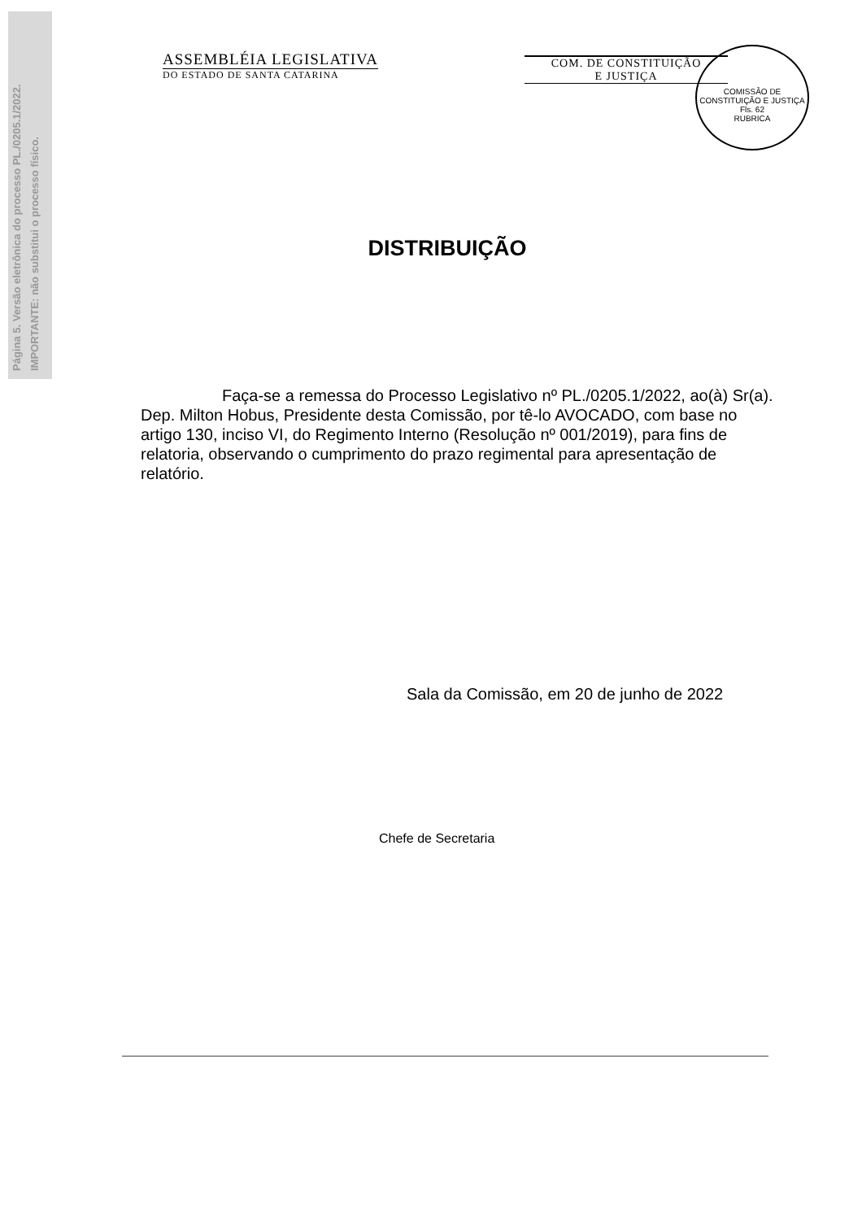Página 5. Versão eletrônica do processo PL./0205.1/2022.
IMPORTANTE: não substitui o processo físico.
ASSEMBLÉIA LEGISLATIVA
DO ESTADO DE SANTA CATARINA
COM. DE CONSTITUIÇÃO
E JUSTIÇA
COMISSÃO DE CONSTITUIÇÃO E JUSTIÇA
Fls. 62
RUBRICA
DISTRIBUIÇÃO
Faça-se a remessa do Processo Legislativo nº PL./0205.1/2022, ao(à) Sr(a). Dep. Milton Hobus, Presidente desta Comissão, por tê-lo AVOCADO, com base no artigo 130, inciso VI, do Regimento Interno (Resolução nº 001/2019), para fins de relatoria, observando o cumprimento do prazo regimental para apresentação de relatório.
Sala da Comissão, em 20 de junho de 2022
Chefe de Secretaria